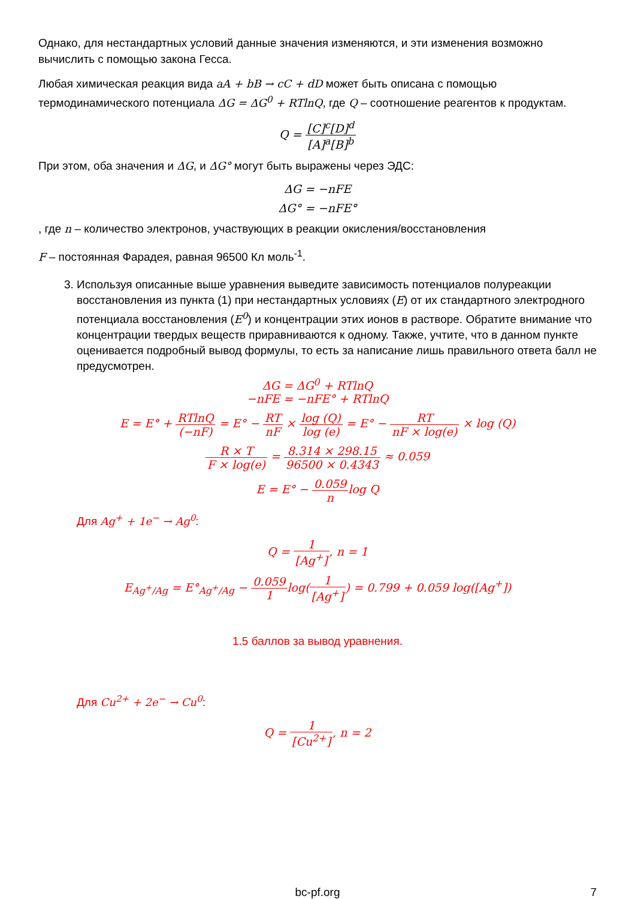Однако, для нестандартных условий данные значения изменяются, и эти изменения возможно вычислить с помощью закона Гесса.
Любая химическая реакция вида aA + bB → cC + dD может быть описана с помощью термодинамического потенциала ΔG = ΔG<sup>0</sup> + RTlnQ, где Q – соотношение реагентов к продуктам.
Q = [C]<sup>c</sup>[D]<sup>d</sup> [A]<sup>a</sup>[B]<sup>b</sup>
При этом, оба значения и ΔG, и ΔG° могут быть выражены через ЭДС:
ΔG = −nFE
ΔG° = −nFE°
, где n – количество электронов, участвующих в реакции окисления/восстановления
F – постоянная Фарадея, равная 96500 Кл моль<sup>-1</sup>.
3. Используя описанные выше уравнения выведите зависимость потенциалов полуреакции восстановления из пункта (1) при нестандартных условиях (E) от их стандартного электродного потенциала восстановления (E<sup>0</sup>) и концентрации этих ионов в растворе. Обратите внимание что концентрации твердых веществ приравниваются к одному. Также, учтите, что в данном пункте оценивается подробный вывод формулы, то есть за написание лишь правильного ответа балл не предусмотрен.
ΔG = ΔG<sup>0</sup> + RTlnQ
−nFE = −nFE° + RTlnQ
E = E° + RTlnQ (−nF) = E° − RT nF × log (Q) log (e) = E° − RT nF × log(e) × log (Q)
R × T F × log(e) = 8.314 × 298.15 96500 × 0.4343 ≈ 0.059
E = E° − 0.059 nlog Q
Для Ag<sup>+</sup> + 1e<sup>−</sup> → Ag<sup>0</sup>:
Q = 1 [Ag<sup>+</sup>], n = 1
E<sub>Ag<sup>+</sup>/Ag</sub> = E°<sub>Ag<sup>+</sup>/Ag</sub> − 0.059 1log(1 [Ag<sup>+</sup>]) = 0.799 + 0.059 log([Ag<sup>+</sup>])
1.5 баллов за вывод уравнения.
Для Cu<sup>2+</sup> + 2e<sup>−</sup> → Cu<sup>0</sup>:
Q = 1 [Cu<sup>2+</sup>], n = 2
bc-pf.org 7